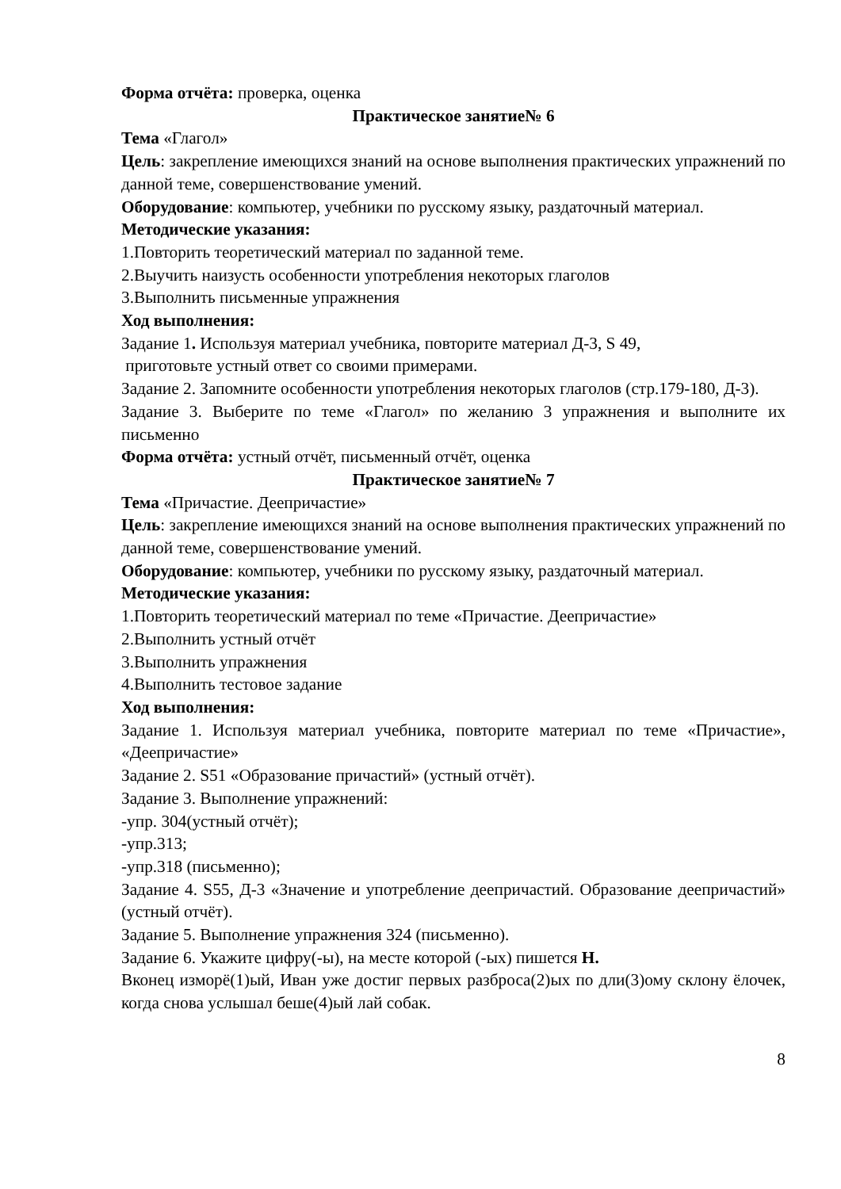Форма отчёта: проверка, оценка
Практическое занятие№ 6
Тема «Глагол»
Цель: закрепление имеющихся знаний на основе выполнения практических упражнений по данной теме, совершенствование умений.
Оборудование: компьютер, учебники по русскому языку, раздаточный материал.
Методические указания:
1.Повторить теоретический материал по заданной теме.
2.Выучить наизусть особенности употребления некоторых глаголов
3.Выполнить письменные упражнения
Ход выполнения:
Задание 1. Используя материал учебника, повторите материал Д-3, S 49,
приготовьте устный ответ со своими примерами.
Задание 2. Запомните особенности употребления некоторых глаголов (стр.179-180, Д-3).
Задание 3. Выберите по теме «Глагол» по желанию 3 упражнения и выполните их письменно
Форма отчёта: устный отчёт, письменный отчёт, оценка
Практическое занятие№ 7
Тема «Причастие. Деепричастие»
Цель: закрепление имеющихся знаний на основе выполнения практических упражнений по данной теме, совершенствование умений.
Оборудование: компьютер, учебники по русскому языку, раздаточный материал.
Методические указания:
1.Повторить теоретический материал по теме «Причастие. Деепричастие»
2.Выполнить устный отчёт
3.Выполнить упражнения
4.Выполнить тестовое задание
Ход выполнения:
Задание 1. Используя материал учебника, повторите материал по теме «Причастие», «Деепричастие»
Задание 2. S51 «Образование причастий» (устный отчёт).
Задание 3. Выполнение упражнений:
-упр. 304(устный отчёт);
-упр.313;
-упр.318 (письменно);
Задание 4. S55, Д-3 «Значение и употребление деепричастий. Образование деепричастий» (устный отчёт).
Задание 5. Выполнение упражнения 324 (письменно).
Задание 6. Укажите цифру(-ы), на месте которой (-ых) пишется Н.
Вконец изморё(1)ый, Иван уже достиг первых разброса(2)ых по дли(3)ому склону ёлочек, когда снова услышал беше(4)ый лай собак.
8